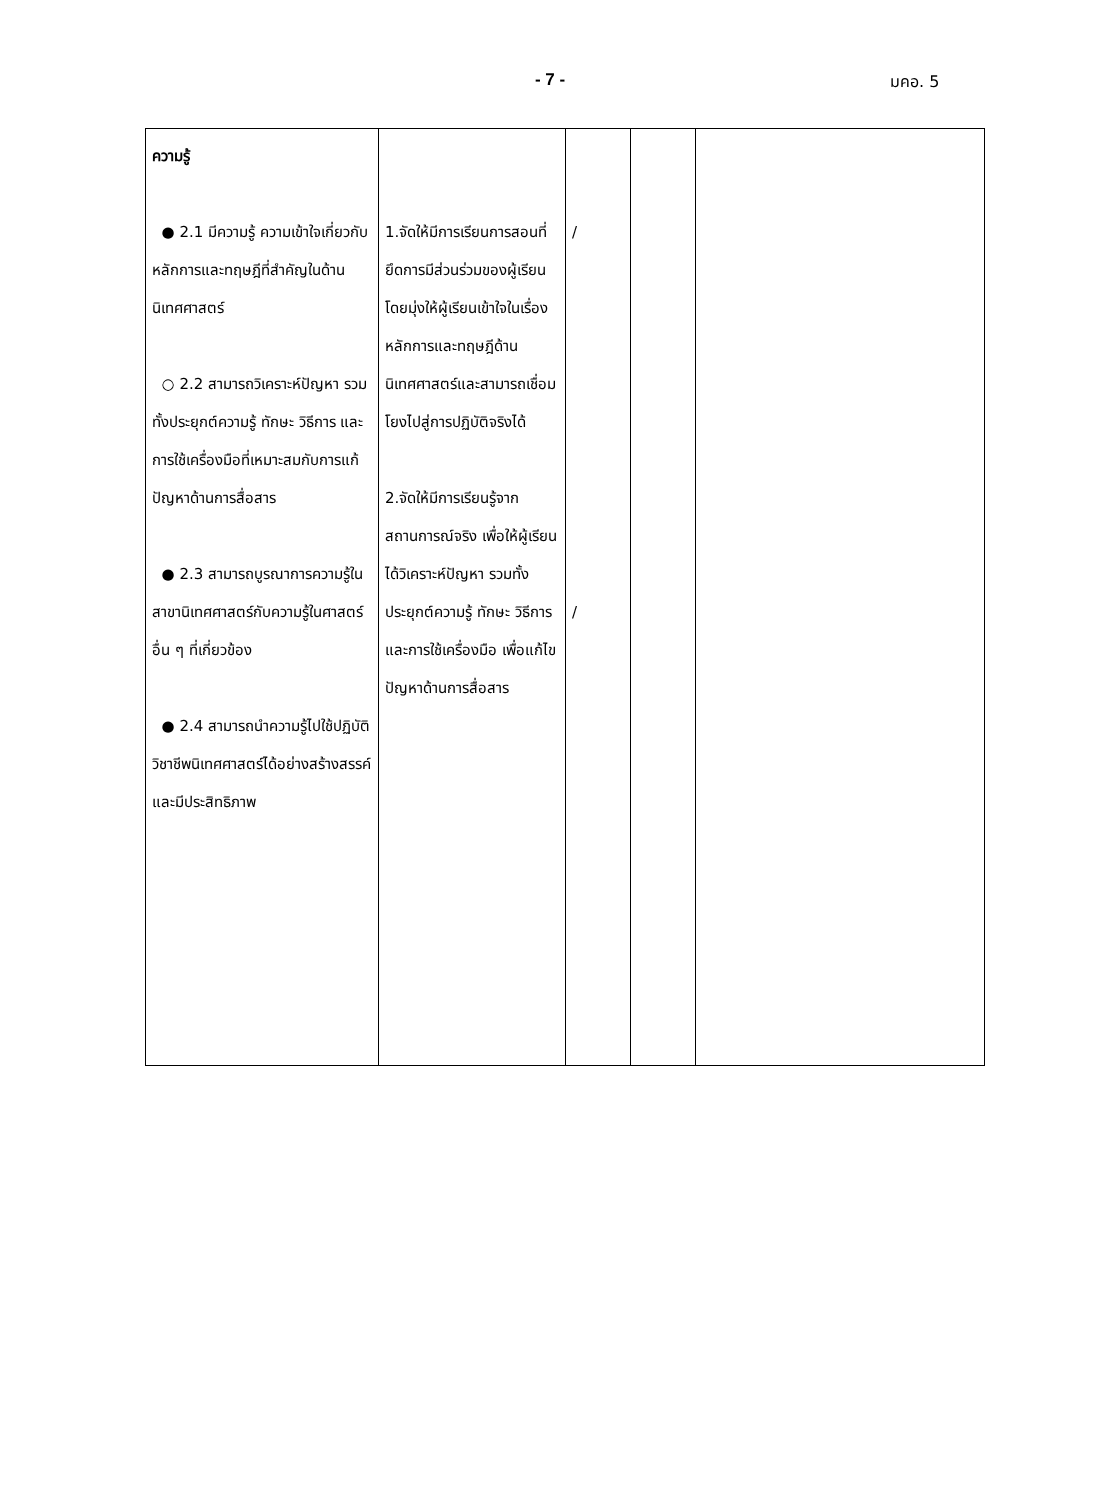- 7 - มคอ. 5
| ความรู้ ● 2.1 มีความรู้ ความเข้าใจเกี่ยวกับหลักการและทฤษฎีที่สำคัญในด้านนิเทศศาสตร์ ○ 2.2 สามารถวิเคราะห์ปัญหา รวมทั้งประยุกต์ความรู้ ทักษะ วิธีการ และการใช้เครื่องมือที่เหมาะสมกับการแก้ปัญหาด้านการสื่อสาร ● 2.3 สามารถบูรณาการความรู้ในสาขานิเทศศาสตร์กับความรู้ในศาสตร์อื่น ๆ ที่เกี่ยวข้อง ● 2.4 สามารถนำความรู้ไปใช้ปฏิบัติวิชาชีพนิเทศศาสตร์ได้อย่างสร้างสรรค์และมีประสิทธิภาพ | 1.จัดให้มีการเรียนการสอนที่ยึดการมีส่วนร่วมของผู้เรียน โดยมุ่งให้ผู้เรียนเข้าใจในเรื่องหลักการและทฤษฎีด้านนิเทศศาสตร์และสามารถเชื่อมโยงไปสู่การปฏิบัติจริงได้ 2.จัดให้มีการเรียนรู้จากสถานการณ์จริง เพื่อให้ผู้เรียนได้วิเคราะห์ปัญหา รวมทั้งประยุกต์ความรู้ ทักษะ วิธีการ และการใช้เครื่องมือ เพื่อแก้ไขปัญหาด้านการสื่อสาร | / / | | |